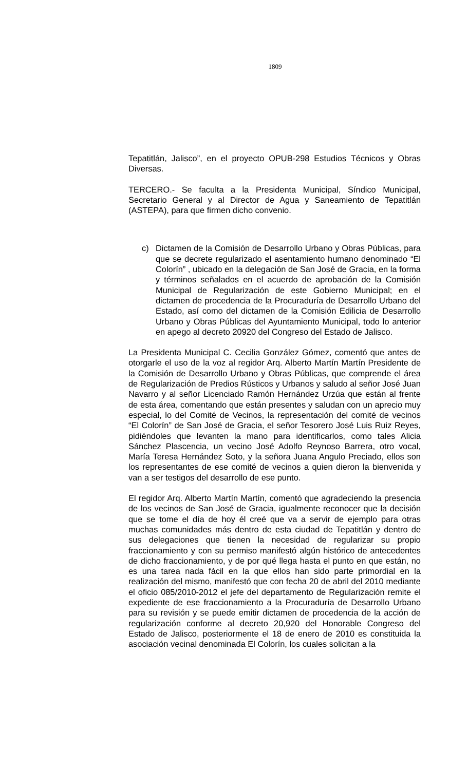1809
Tepatitlán, Jalisco”, en el proyecto OPUB-298 Estudios Técnicos y Obras Diversas.
TERCERO.- Se faculta a la Presidenta Municipal, Síndico Municipal, Secretario General y al Director de Agua y Saneamiento de Tepatitlán (ASTEPA), para que firmen dicho convenio.
c) Dictamen de la Comisión de Desarrollo Urbano y Obras Públicas, para que se decrete regularizado el asentamiento humano denominado “El Colorín” , ubicado en la delegación de San José de Gracia, en la forma y términos señalados en el acuerdo de aprobación de la Comisión Municipal de Regularización de este Gobierno Municipal; en el dictamen de procedencia de la Procuraduría de Desarrollo Urbano del Estado, así como del dictamen de la Comisión Edilicia de Desarrollo Urbano y Obras Públicas del Ayuntamiento Municipal, todo lo anterior en apego al decreto 20920 del Congreso del Estado de Jalisco.
La Presidenta Municipal C. Cecilia González Gómez, comentó que antes de otorgarle el uso de la voz al regidor Arq. Alberto Martín Martín Presidente de la Comisión de Desarrollo Urbano y Obras Públicas, que comprende el área de Regularización de Predios Rústicos y Urbanos y saludo al señor José Juan Navarro y al señor Licenciado Ramón Hernández Urzúa que están al frente de esta área, comentando que están presentes y saludan con un aprecio muy especial, lo del Comité de Vecinos, la representación del comité de vecinos “El Colorín” de San José de Gracia, el señor Tesorero José Luis Ruiz Reyes, pidiéndoles que levanten la mano para identificarlos, como tales Alicia Sánchez Plascencia, un vecino José Adolfo Reynoso Barrera, otro vocal, María Teresa Hernández Soto, y la señora Juana Angulo Preciado, ellos son los representantes de ese comité de vecinos a quien dieron la bienvenida y van a ser testigos del desarrollo de ese punto.
El regidor Arq. Alberto Martín Martín, comentó que agradeciendo la presencia de los vecinos de San José de Gracia, igualmente reconocer que la decisión que se tome el día de hoy él creé que va a servir de ejemplo para otras muchas comunidades más dentro de esta ciudad de Tepatitlán y dentro de sus delegaciones que tienen la necesidad de regularizar su propio fraccionamiento y con su permiso manifestó algún histórico de antecedentes de dicho fraccionamiento, y de por qué llega hasta el punto en que están, no es una tarea nada fácil en la que ellos han sido parte primordial en la realización del mismo, manifestó que con fecha 20 de abril del 2010 mediante el oficio 085/2010-2012 el jefe del departamento de Regularización remite el expediente de ese fraccionamiento a la Procuraduría de Desarrollo Urbano para su revisión y se puede emitir dictamen de procedencia de la acción de regularización conforme al decreto 20,920 del Honorable Congreso del Estado de Jalisco, posteriormente el 18 de enero de 2010 es constituida la asociación vecinal denominada El Colorín, los cuales solicitan a la